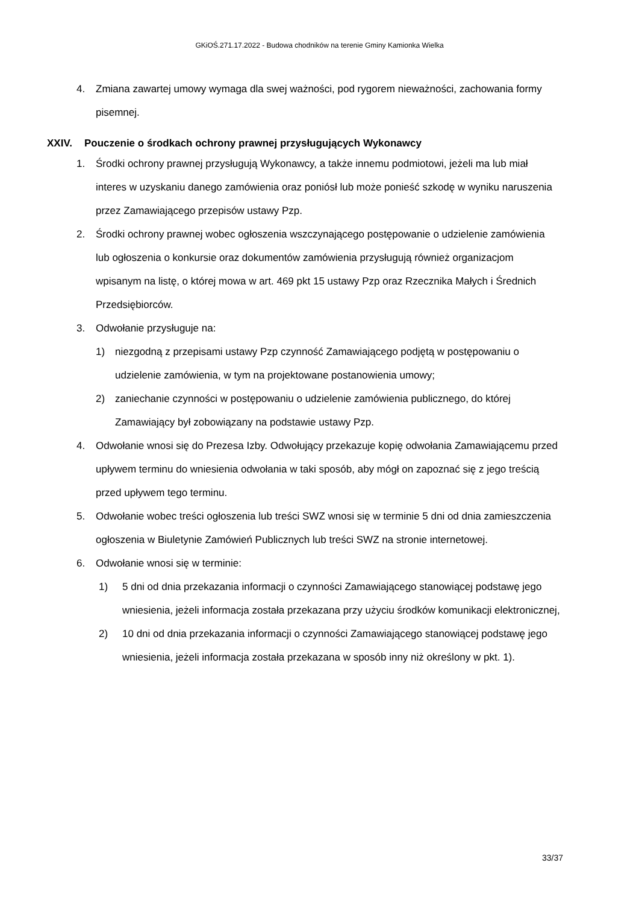GKiOŚ.271.17.2022 - Budowa chodników na terenie Gminy Kamionka Wielka
4. Zmiana zawartej umowy wymaga dla swej ważności, pod rygorem nieważności, zachowania formy pisemnej.
XXIV. Pouczenie o środkach ochrony prawnej przysługujących Wykonawcy
1. Środki ochrony prawnej przysługują Wykonawcy, a także innemu podmiotowi, jeżeli ma lub miał interes w uzyskaniu danego zamówienia oraz poniósł lub może ponieść szkodę w wyniku naruszenia przez Zamawiającego przepisów ustawy Pzp.
2. Środki ochrony prawnej wobec ogłoszenia wszczynającego postępowanie o udzielenie zamówienia lub ogłoszenia o konkursie oraz dokumentów zamówienia przysługują również organizacjom wpisanym na listę, o której mowa w art. 469 pkt 15 ustawy Pzp oraz Rzecznika Małych i Średnich Przedsiębiorców.
3. Odwołanie przysługuje na:
1) niezgodną z przepisami ustawy Pzp czynność Zamawiającego podjętą w postępowaniu o udzielenie zamówienia, w tym na projektowane postanowienia umowy;
2) zaniechanie czynności w postępowaniu o udzielenie zamówienia publicznego, do której Zamawiający był zobowiązany na podstawie ustawy Pzp.
4. Odwołanie wnosi się do Prezesa Izby. Odwołujący przekazuje kopię odwołania Zamawiającemu przed upływem terminu do wniesienia odwołania w taki sposób, aby mógł on zapoznać się z jego treścią przed upływem tego terminu.
5. Odwołanie wobec treści ogłoszenia lub treści SWZ wnosi się w terminie 5 dni od dnia zamieszczenia ogłoszenia w Biuletynie Zamówień Publicznych lub treści SWZ na stronie internetowej.
6. Odwołanie wnosi się w terminie:
1) 5 dni od dnia przekazania informacji o czynności Zamawiającego stanowiącej podstawę jego wniesienia, jeżeli informacja została przekazana przy użyciu środków komunikacji elektronicznej,
2) 10 dni od dnia przekazania informacji o czynności Zamawiającego stanowiącej podstawę jego wniesienia, jeżeli informacja została przekazana w sposób inny niż określony w pkt. 1).
33/37